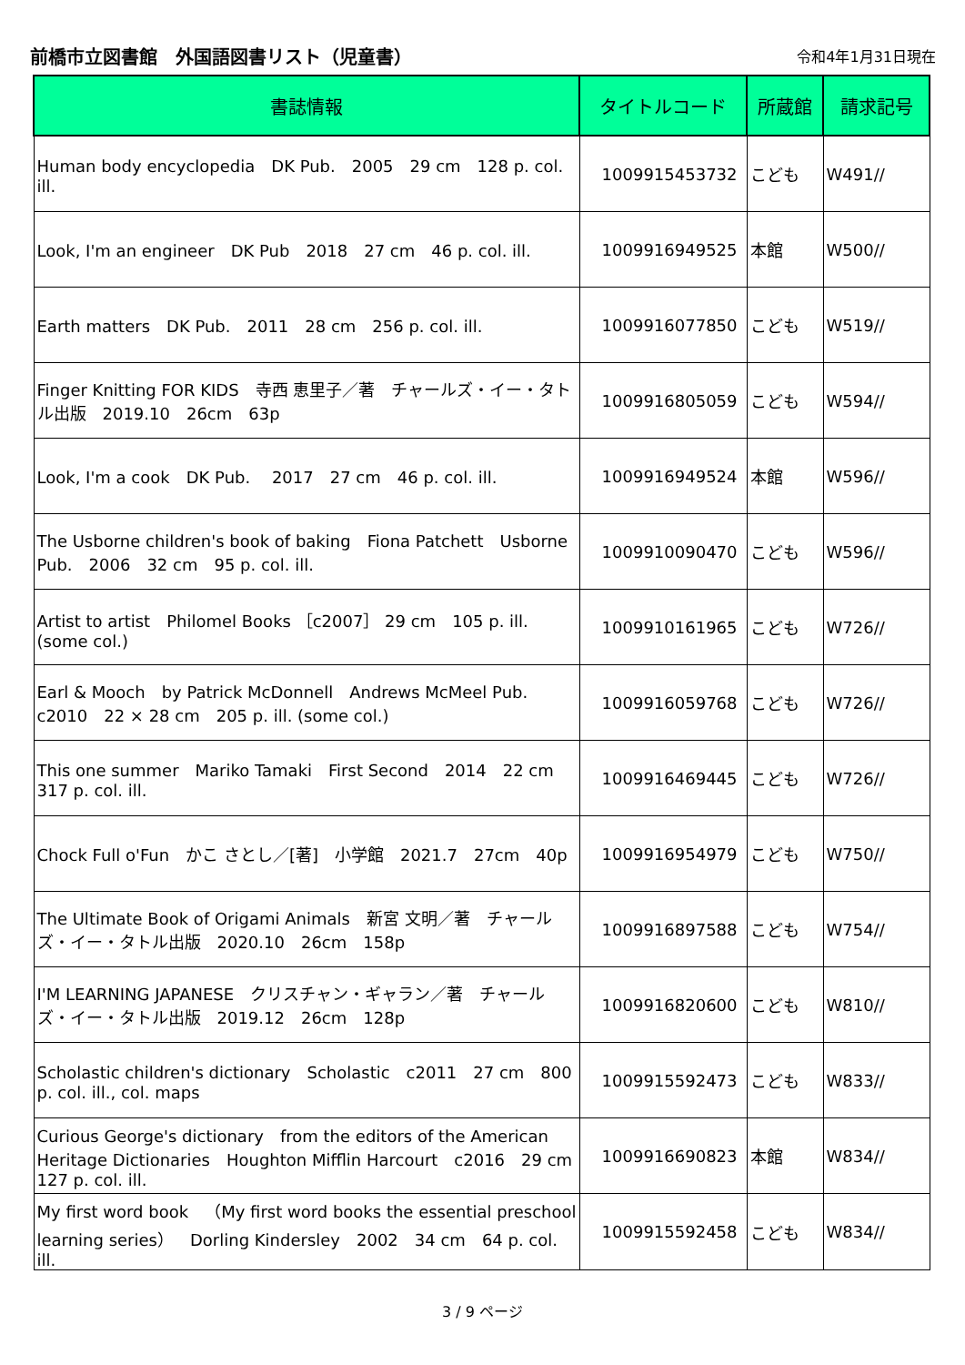前橋市立図書館　外国語図書リスト（児童書）
令和4年1月31日現在
| 書誌情報 | タイトルコード | 所蔵館 | 請求記号 |
| --- | --- | --- | --- |
| Human body encyclopedia DK Pub. 2005 29 cm 128 p. col. ill. | 1009915453732 | こども | W491// |
| Look, I'm an engineer DK Pub 2018 27 cm 46 p. col. ill. | 1009916949525 | 本館 | W500// |
| Earth matters DK Pub. 2011 28 cm 256 p. col. ill. | 1009916077850 | こども | W519// |
| Finger Knitting FOR KIDS 寺西 恵里子／著 チャールズ・イー・タトル出版 2019.10 26cm 63p | 1009916805059 | こども | W594// |
| Look, I'm a cook DK Pub. 2017 27 cm 46 p. col. ill. | 1009916949524 | 本館 | W596// |
| The Usborne children's book of baking Fiona Patchett Usborne Pub. 2006 32 cm 95 p. col. ill. | 1009910090470 | こども | W596// |
| Artist to artist Philomel Books ［c2007］ 29 cm 105 p. ill. (some col.) | 1009910161965 | こども | W726// |
| Earl & Mooch by Patrick McDonnell Andrews McMeel Pub. c2010 22 × 28 cm 205 p. ill. (some col.) | 1009916059768 | こども | W726// |
| This one summer Mariko Tamaki First Second 2014 22 cm 317 p. col. ill. | 1009916469445 | こども | W726// |
| Chock Full o'Fun かこ さとし／[著] 小学館 2021.7 27cm 40p | 1009916954979 | こども | W750// |
| The Ultimate Book of Origami Animals 新宮 文明／著 チャールズ・イー・タトル出版 2020.10 26cm 158p | 1009916897588 | こども | W754// |
| I'M LEARNING JAPANESE クリスチャン・ギャラン／著 チャールズ・イー・タトル出版 2019.12 26cm 128p | 1009916820600 | こども | W810// |
| Scholastic children's dictionary Scholastic c2011 27 cm 800 p. col. ill., col. maps | 1009915592473 | こども | W833// |
| Curious George's dictionary from the editors of the American Heritage Dictionaries Houghton Mifflin Harcourt c2016 29 cm 127 p. col. ill. | 1009916690823 | 本館 | W834// |
| My first word book （My first word books the essential preschool learning series） Dorling Kindersley 2002 34 cm 64 p. col. ill. | 1009915592458 | こども | W834// |
3 / 9 ページ